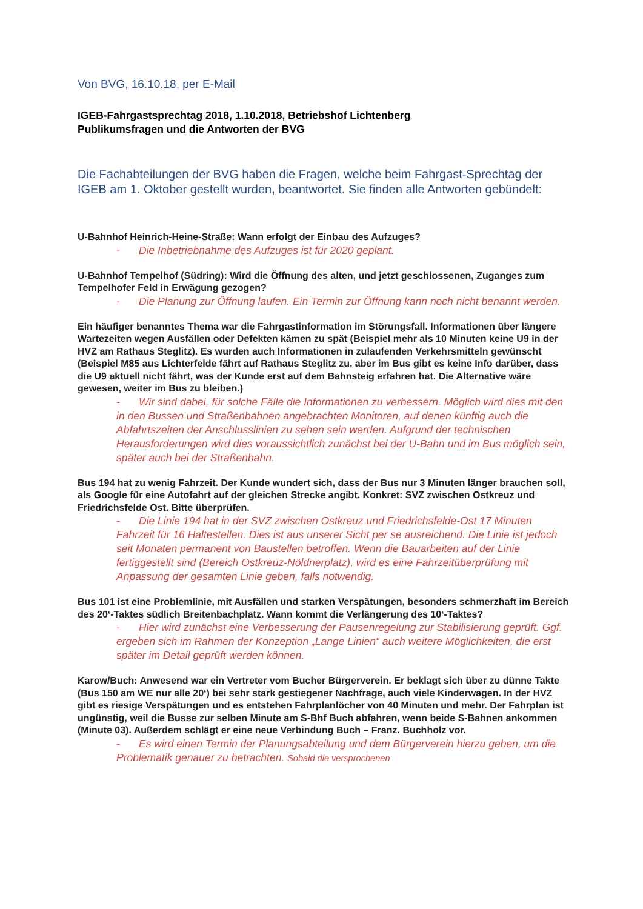Von BVG, 16.10.18, per E-Mail
IGEB-Fahrgastsprechtag 2018, 1.10.2018, Betriebshof Lichtenberg
Publikumsfragen und die Antworten der BVG
Die Fachabteilungen der BVG haben die Fragen, welche beim Fahrgast-Sprechtag der IGEB am 1. Oktober gestellt wurden, beantwortet. Sie finden alle Antworten gebündelt:
U-Bahnhof Heinrich-Heine-Straße: Wann erfolgt der Einbau des Aufzuges?
- Die Inbetriebnahme des Aufzuges ist für 2020 geplant.
U-Bahnhof Tempelhof (Südring): Wird die Öffnung des alten, und jetzt geschlossenen, Zuganges zum Tempelhofer Feld in Erwägung gezogen?
- Die Planung zur Öffnung laufen. Ein Termin zur Öffnung kann noch nicht benannt werden.
Ein häufiger benanntes Thema war die Fahrgastinformation im Störungsfall. Informationen über längere Wartezeiten wegen Ausfällen oder Defekten kämen zu spät (Beispiel mehr als 10 Minuten keine U9 in der HVZ am Rathaus Steglitz). Es wurden auch Informationen in zulaufenden Verkehrsmitteln gewünscht (Beispiel M85 aus Lichterfelde fährt auf Rathaus Steglitz zu, aber im Bus gibt es keine Info darüber, dass die U9 aktuell nicht fährt, was der Kunde erst auf dem Bahnsteig erfahren hat. Die Alternative wäre gewesen, weiter im Bus zu bleiben.)
- Wir sind dabei, für solche Fälle die Informationen zu verbessern. Möglich wird dies mit den in den Bussen und Straßenbahnen angebrachten Monitoren, auf denen künftig auch die Abfahrtszeiten der Anschlusslinien zu sehen sein werden. Aufgrund der technischen Herausforderungen wird dies voraussichtlich zunächst bei der U-Bahn und im Bus möglich sein, später auch bei der Straßenbahn.
Bus 194 hat zu wenig Fahrzeit. Der Kunde wundert sich, dass der Bus nur 3 Minuten länger brauchen soll, als Google für eine Autofahrt auf der gleichen Strecke angibt. Konkret: SVZ zwischen Ostkreuz und Friedrichsfelde Ost. Bitte überprüfen.
- Die Linie 194 hat in der SVZ zwischen Ostkreuz und Friedrichsfelde-Ost 17 Minuten Fahrzeit für 16 Haltestellen. Dies ist aus unserer Sicht per se ausreichend. Die Linie ist jedoch seit Monaten permanent von Baustellen betroffen. Wenn die Bauarbeiten auf der Linie fertiggestellt sind (Bereich Ostkreuz-Nöldnerplatz), wird es eine Fahrzeitüberprüfung mit Anpassung der gesamten Linie geben, falls notwendig.
Bus 101 ist eine Problemlinie, mit Ausfällen und starken Verspätungen, besonders schmerzhaft im Bereich des 20‘-Taktes südlich Breitenbachplatz. Wann kommt die Verlängerung des 10‘-Taktes?
- Hier wird zunächst eine Verbesserung der Pausenregelung zur Stabilisierung geprüft. Ggf. ergeben sich im Rahmen der Konzeption „Lange Linien“ auch weitere Möglichkeiten, die erst später im Detail geprüft werden können.
Karow/Buch: Anwesend war ein Vertreter vom Bucher Bürgerverein. Er beklagt sich über zu dünne Takte (Bus 150 am WE nur alle 20‘) bei sehr stark gestiegener Nachfrage, auch viele Kinderwagen. In der HVZ gibt es riesige Verspätungen und es entstehen Fahrplanlöcher von 40 Minuten und mehr. Der Fahrplan ist ungünstig, weil die Busse zur selben Minute am S-Bhf Buch abfahren, wenn beide S-Bahnen ankommen (Minute 03). Außerdem schlägt er eine neue Verbindung Buch – Franz. Buchholz vor.
- Es wird einen Termin der Planungsabteilung und dem Bürgerverein hierzu geben, um die Problematik genauer zu betrachten. Sobald die versprochenen